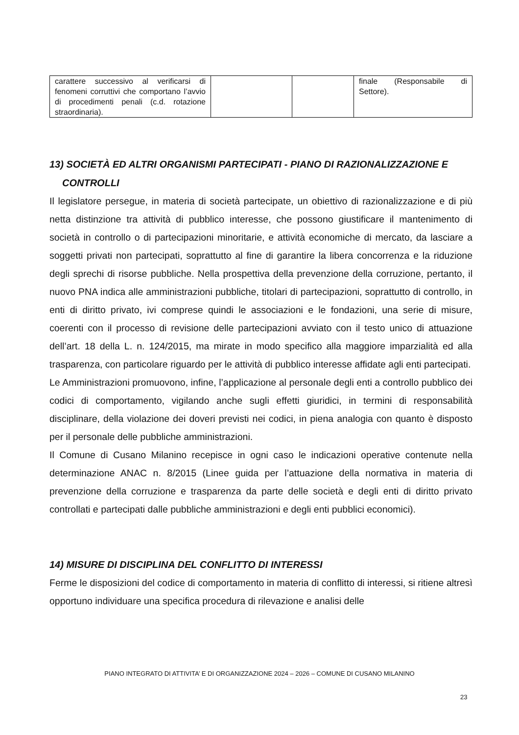| carattere successivo al verificarsi di fenomeni corruttivi che comportano l’avvio di procedimenti penali (c.d. rotazione straordinaria). | | | finale (Responsabile di Settore). |
13) SOCIETÀ ED ALTRI ORGANISMI PARTECIPATI - PIANO DI RAZIONALIZZAZIONE E CONTROLLI
Il legislatore persegue, in materia di società partecipate, un obiettivo di razionalizzazione e di più netta distinzione tra attività di pubblico interesse, che possono giustificare il mantenimento di società in controllo o di partecipazioni minoritarie, e attività economiche di mercato, da lasciare a soggetti privati non partecipati, soprattutto al fine di garantire la libera concorrenza e la riduzione degli sprechi di risorse pubbliche. Nella prospettiva della prevenzione della corruzione, pertanto, il nuovo PNA indica alle amministrazioni pubbliche, titolari di partecipazioni, soprattutto di controllo, in enti di diritto privato, ivi comprese quindi le associazioni e le fondazioni, una serie di misure, coerenti con il processo di revisione delle partecipazioni avviato con il testo unico di attuazione dell’art. 18 della L. n. 124/2015, ma mirate in modo specifico alla maggiore imparzialità ed alla trasparenza, con particolare riguardo per le attività di pubblico interesse affidate agli enti partecipati.
Le Amministrazioni promuovono, infine, l’applicazione al personale degli enti a controllo pubblico dei codici di comportamento, vigilando anche sugli effetti giuridici, in termini di responsabilità disciplinare, della violazione dei doveri previsti nei codici, in piena analogia con quanto è disposto per il personale delle pubbliche amministrazioni.
Il Comune di Cusano Milanino recepisce in ogni caso le indicazioni operative contenute nella determinazione ANAC n. 8/2015 (Linee guida per l’attuazione della normativa in materia di prevenzione della corruzione e trasparenza da parte delle società e degli enti di diritto privato controllati e partecipati dalle pubbliche amministrazioni e degli enti pubblici economici).
14) MISURE DI DISCIPLINA DEL CONFLITTO DI INTERESSI
Ferme le disposizioni del codice di comportamento in materia di conflitto di interessi, si ritiene altresì opportuno individuare una specifica procedura di rilevazione e analisi delle
PIANO INTEGRATO DI ATTIVITA’ E DI ORGANIZZAZIONE 2024 – 2026 – COMUNE DI CUSANO MILANINO
23